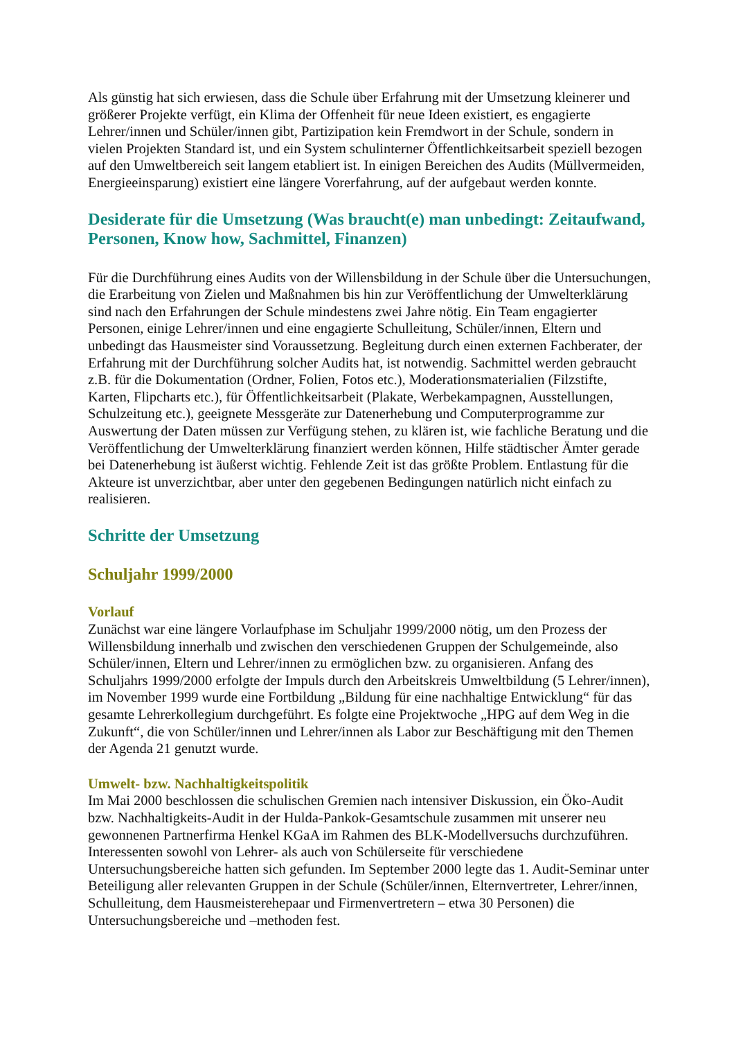Als günstig hat sich erwiesen, dass die Schule über Erfahrung mit der Umsetzung kleinerer und größerer Projekte verfügt, ein Klima der Offenheit für neue Ideen existiert, es engagierte Lehrer/innen und Schüler/innen gibt, Partizipation kein Fremdwort in der Schule, sondern in vielen Projekten Standard ist, und ein System schulinterner Öffentlichkeitsarbeit speziell bezogen auf den Umweltbereich seit langem etabliert ist. In einigen Bereichen des Audits (Müllvermeiden, Energieeinsparung) existiert eine längere Vorerfahrung, auf der aufgebaut werden konnte.
Desiderate für die Umsetzung (Was braucht(e) man unbedingt: Zeitaufwand, Personen, Know how, Sachmittel, Finanzen)
Für die Durchführung eines Audits von der Willensbildung in der Schule über die Untersuchungen, die Erarbeitung von Zielen und Maßnahmen bis hin zur Veröffentlichung der Umwelterklärung sind nach den Erfahrungen der Schule mindestens zwei Jahre nötig. Ein Team engagierter Personen, einige Lehrer/innen und eine engagierte Schulleitung, Schüler/innen, Eltern und unbedingt das Hausmeister sind Voraussetzung. Begleitung durch einen externen Fachberater, der Erfahrung mit der Durchführung solcher Audits hat, ist notwendig. Sachmittel werden gebraucht z.B. für die Dokumentation (Ordner, Folien, Fotos etc.), Moderationsmaterialien (Filzstifte, Karten, Flipcharts etc.), für Öffentlichkeitsarbeit (Plakate, Werbekampagnen, Ausstellungen, Schulzeitung etc.), geeignete Messgeräte zur Datenerhebung und Computerprogramme zur Auswertung der Daten müssen zur Verfügung stehen, zu klären ist, wie fachliche Beratung und die Veröffentlichung der Umwelterklärung finanziert werden können, Hilfe städtischer Ämter gerade bei Datenerhebung ist äußerst wichtig. Fehlende Zeit ist das größte Problem. Entlastung für die Akteure ist unverzichtbar, aber unter den gegebenen Bedingungen natürlich nicht einfach zu realisieren.
Schritte der Umsetzung
Schuljahr 1999/2000
Vorlauf
Zunächst war eine längere Vorlaufphase im Schuljahr 1999/2000 nötig, um den Prozess der Willensbildung innerhalb und zwischen den verschiedenen Gruppen der Schulgemeinde, also Schüler/innen, Eltern und Lehrer/innen zu ermöglichen bzw. zu organisieren. Anfang des Schuljahrs 1999/2000 erfolgte der Impuls durch den Arbeitskreis Umweltbildung (5 Lehrer/innen), im November 1999 wurde eine Fortbildung „Bildung für eine nachhaltige Entwicklung“ für das gesamte Lehrerkollegium durchgeführt. Es folgte eine Projektwoche „HPG auf dem Weg in die Zukunft“, die von Schüler/innen und Lehrer/innen als Labor zur Beschäftigung mit den Themen der Agenda 21 genutzt wurde.
Umwelt- bzw. Nachhaltigkeitspolitik
Im Mai 2000 beschlossen die schulischen Gremien nach intensiver Diskussion, ein Öko-Audit bzw. Nachhaltigkeits-Audit in der Hulda-Pankok-Gesamtschule zusammen mit unserer neu gewonnenen Partnerfirma Henkel KGaA im Rahmen des BLK-Modellversuchs durchzuführen. Interessenten sowohl von Lehrer- als auch von Schülerseite für verschiedene Untersuchungsbereiche hatten sich gefunden. Im September 2000 legte das 1. Audit-Seminar unter Beteiligung aller relevanten Gruppen in der Schule (Schüler/innen, Elternvertreter, Lehrer/innen, Schulleitung, dem Hausmeisterehepaar und Firmenvertretern – etwa 30 Personen) die Untersuchungsbereiche und –methoden fest.